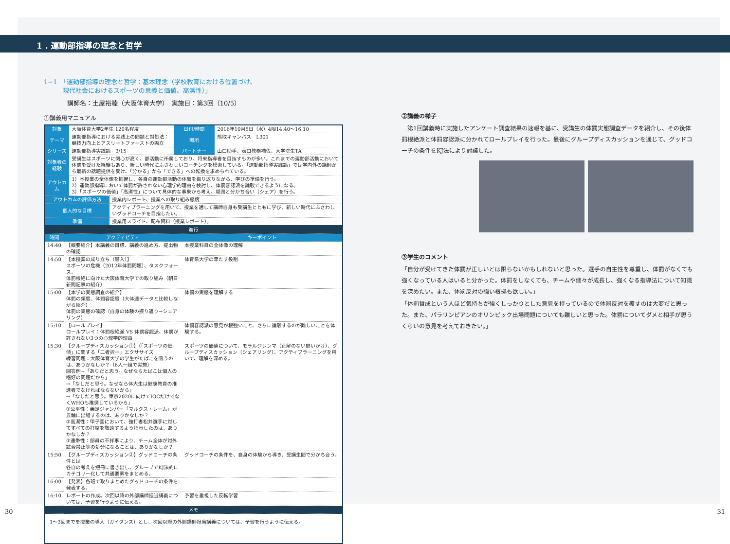1 . 運動部指導の理念と哲学
1−1　「運動部指導の理念と哲学：基本理念（学校教育における位置づけ、
　　　現代社会におけるスポーツの意義と価値、高潔性）」
講師名：土屋裕睦（大阪体育大学）　実施日：第3回（10/5）
①講義用マニュアル
| 対象 | 大阪体育大学2年生 120名程度 | | 日付/時間 | 2016年10月5日（水）4限14:40〜16:10 |
| テーマ | 運動部指導における実践上の問題と対処法： 競技力向上とアスリートファーストの両立 | | 場所 | 熊取キャンパス L301 |
| シリーズ | 運動部指導実践論 3/15 | | パートナー | 山口助手、表口教務補佐、大学院生TA |
| 対象者の経験 | 受講生はスポーツに関心が高く、部活動に所属しており、将来指導者を目指すものが多い。これまでの運動部活動において体罰を受けた経験もあり、新しい時代にふさわしいコーチングを模索している。「運動部指導実践論」では学内外の講師から最新の話題提供を受け、「分かる」から「できる」への転換を求められている。 | | | |
| アウトカム | 1）本授業の全体像を把握し、各自の運動部活動の体験を振り返りながら、学びの準備を行う。 2）運動部指導において体罰が許されない心理学的理由を検討し、体罰容認派を論駁できるようになる。 3）「スポーツの価値」「高潔性」について具体的な事象から考え、周囲と分かち合い（シェア）を行う。 | | | |
| アウトカムの評価方法 | | 授業内レポート、授業への取り組み態度 | | |
| 個人的な目標 | | アクティブラーニングを用いて、授業を通して講師自身も受講生とともに学び、新しい時代にふさわしいグッドコーチを目指したい。 | | |
| 準備 | | 授業用スライド、配布資料（授業レポート）。 | | |
| 進行 | | |
| --- | --- | --- |
| 時間 | アクティビティ | キーポイント |
| 14:40 | 【概要紹介】本講義の目標、講義の進め方、提出物の確認 | 本授業科目の全体像の理解 |
| 14:50 | 【本授業の成り立ち（導入）】 スポーツの危機（2012年体罰問題）、タスクフォース、 体罰根絶に向けた大阪体育大学での取り組み（朝日新聞記事の紹介） | 体育系大学の果たす役割 |
| 15:00 | 【本学の実態調査の紹介】 体罰の頻度、体罰容認度（大体連データと比較しながら紹介） 体罰の実態の確認（自身の体験の振り返り→シェアリング） | 体罰の実態を理解する |
| 15:10 | 【ロールプレイ】 ロールプレイ：体罰根絶派 VS 体罰容認派、体罰が許されない3つの心理学的理由 | 体罰容認派の意見が根強いこと、さらに論駁するのが難しいことを体験する。 |
| 15:30 | 【グループディスカッション①】（「スポーツの価値」に関する「二者択一」エクササイズ 練習問題：大阪体育大学の学生がたばこを吸うのは、ありかなしか？（6人一組で実施） 回答例→「ありだと思う。なぜならたばこは個人の嗜好の問題だから」 →「なしだと思う。なぜなら体大生は健康教育の推進者でなければならないから」 →「なしだと思う。東京2020に向けてIOCだけでなくWHOも推奨しているから」 ①公平性：義足ジャンパー「マルクス・レーム」が五輪に出場するのは、ありかなしか？ ②高潔性：甲子園において、強打者松井選手に対してすべての打席を敬遠するよう指示したのは、ありかなしか？ ③連帯性：部員の不祥事により、チーム全体が対外試合禁止等の処分になることは、ありかなしか？ | スポーツの価値について、モラルジレンマ（正解のない問いかけ）、グループディスカッション（シェアリング）、アクティブラーニングを用いて、理解を深める。 |
| 15:50 | 【グループディスカッション②】グッドコーチの条件とは 各自の考えを短冊に書き出し、グループでKJ法的にカテゴリー化して共通要素をまとめる。 | グッドコーチの条件を、自身の体験から導き、受講生間で分かち合う。 |
| 16:00 | 【発表】各班で取りまとめたグッドコーチの条件を発表する。 | |
| 16:10 | レポートの作成。次回以降の外部講師担当講義については、予習を行うように伝える。 | 予習を重視した反転学習 |
| メモ | | |
| 1〜3回までを授業の導入（ガイダンス）とし、次回以降の外部講師担当講義については、予習を行うように伝える。 | | |
②講義の様子
第1回講義時に実施したアンケート調査結果の速報を基に、受講生の体罰実態調査データを紹介し、その後体罰根絶派と体罰容認派に分かれてロールプレイを行った。最後にグループディスカッションを通じて、グッドコーチの条件をKJ法により討議した。
③学生のコメント
「自分が受けてきた体罰が正しいとは限らないかもしれないと思った。選手の自主性を尊重し、体罰がなくても強くなっている人はいると分かった。体罰をしなくても、チームや個々が成長し、強くなる指導法について知識を深めたい。また、体罰反対の強い根拠も欲しい。」
「体罰賛成という人ほど気持ちが強くしっかりとした意見を持っているので体罰反対を覆すのは大変だと思った。また、パラリンピアンのオリンピック出場問題についても難しいと思った。体罰についてダメと相手が思うくらいの意見を考えておきたい。」
30 31